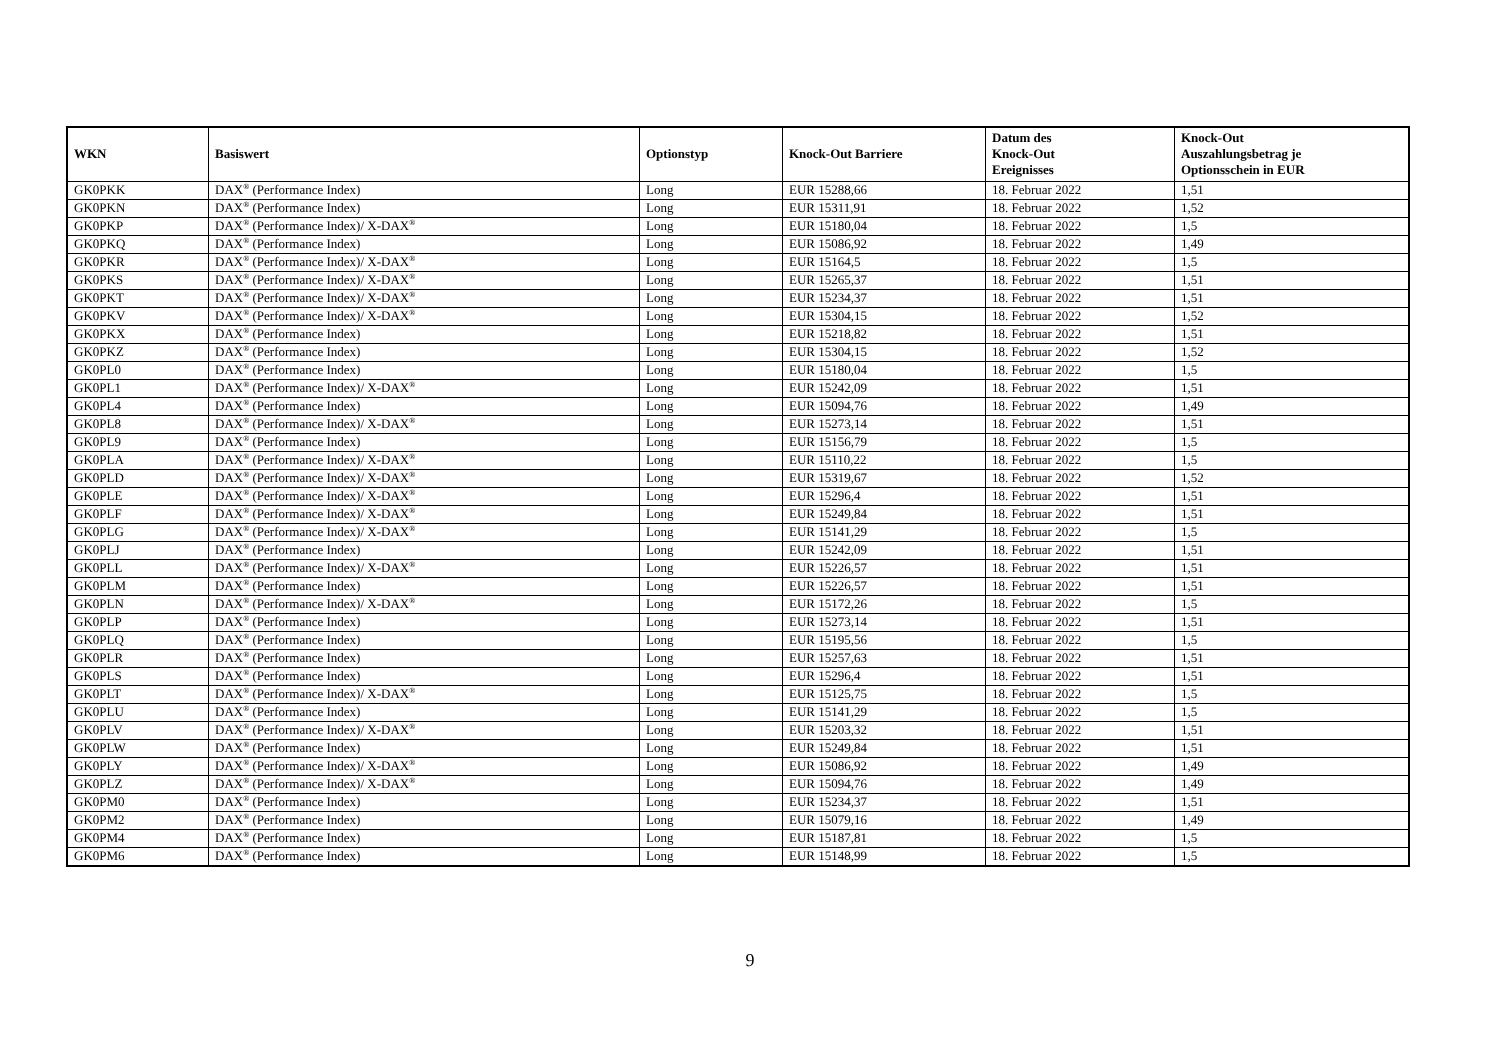| WKN | Basiswert | Optionstyp | Knock-Out Barriere | Datum des Knock-Out Ereignisses | Knock-Out Auszahlungsbetrag je Optionsschein in EUR |
| --- | --- | --- | --- | --- | --- |
| GK0PKK | DAX<sup>®</sup> (Performance Index) | Long | EUR 15288,66 | 18. Februar 2022 | 1,51 |
| GK0PKN | DAX<sup>®</sup> (Performance Index) | Long | EUR 15311,91 | 18. Februar 2022 | 1,52 |
| GK0PKP | DAX<sup>®</sup> (Performance Index)/ X-DAX<sup>®</sup> | Long | EUR 15180,04 | 18. Februar 2022 | 1,5 |
| GK0PKQ | DAX<sup>®</sup> (Performance Index) | Long | EUR 15086,92 | 18. Februar 2022 | 1,49 |
| GK0PKR | DAX<sup>®</sup> (Performance Index)/ X-DAX<sup>®</sup> | Long | EUR 15164,5 | 18. Februar 2022 | 1,5 |
| GK0PKS | DAX<sup>®</sup> (Performance Index)/ X-DAX<sup>®</sup> | Long | EUR 15265,37 | 18. Februar 2022 | 1,51 |
| GK0PKT | DAX<sup>®</sup> (Performance Index)/ X-DAX<sup>®</sup> | Long | EUR 15234,37 | 18. Februar 2022 | 1,51 |
| GK0PKV | DAX<sup>®</sup> (Performance Index)/ X-DAX<sup>®</sup> | Long | EUR 15304,15 | 18. Februar 2022 | 1,52 |
| GK0PKX | DAX<sup>®</sup> (Performance Index) | Long | EUR 15218,82 | 18. Februar 2022 | 1,51 |
| GK0PKZ | DAX<sup>®</sup> (Performance Index) | Long | EUR 15304,15 | 18. Februar 2022 | 1,52 |
| GK0PL0 | DAX<sup>®</sup> (Performance Index) | Long | EUR 15180,04 | 18. Februar 2022 | 1,5 |
| GK0PL1 | DAX<sup>®</sup> (Performance Index)/ X-DAX<sup>®</sup> | Long | EUR 15242,09 | 18. Februar 2022 | 1,51 |
| GK0PL4 | DAX<sup>®</sup> (Performance Index) | Long | EUR 15094,76 | 18. Februar 2022 | 1,49 |
| GK0PL8 | DAX<sup>®</sup> (Performance Index)/ X-DAX<sup>®</sup> | Long | EUR 15273,14 | 18. Februar 2022 | 1,51 |
| GK0PL9 | DAX<sup>®</sup> (Performance Index) | Long | EUR 15156,79 | 18. Februar 2022 | 1,5 |
| GK0PLA | DAX<sup>®</sup> (Performance Index)/ X-DAX<sup>®</sup> | Long | EUR 15110,22 | 18. Februar 2022 | 1,5 |
| GK0PLD | DAX<sup>®</sup> (Performance Index)/ X-DAX<sup>®</sup> | Long | EUR 15319,67 | 18. Februar 2022 | 1,52 |
| GK0PLE | DAX<sup>®</sup> (Performance Index)/ X-DAX<sup>®</sup> | Long | EUR 15296,4 | 18. Februar 2022 | 1,51 |
| GK0PLF | DAX<sup>®</sup> (Performance Index)/ X-DAX<sup>®</sup> | Long | EUR 15249,84 | 18. Februar 2022 | 1,51 |
| GK0PLG | DAX<sup>®</sup> (Performance Index)/ X-DAX<sup>®</sup> | Long | EUR 15141,29 | 18. Februar 2022 | 1,5 |
| GK0PLJ | DAX<sup>®</sup> (Performance Index) | Long | EUR 15242,09 | 18. Februar 2022 | 1,51 |
| GK0PLL | DAX<sup>®</sup> (Performance Index)/ X-DAX<sup>®</sup> | Long | EUR 15226,57 | 18. Februar 2022 | 1,51 |
| GK0PLM | DAX<sup>®</sup> (Performance Index) | Long | EUR 15226,57 | 18. Februar 2022 | 1,51 |
| GK0PLN | DAX<sup>®</sup> (Performance Index)/ X-DAX<sup>®</sup> | Long | EUR 15172,26 | 18. Februar 2022 | 1,5 |
| GK0PLP | DAX<sup>®</sup> (Performance Index) | Long | EUR 15273,14 | 18. Februar 2022 | 1,51 |
| GK0PLQ | DAX<sup>®</sup> (Performance Index) | Long | EUR 15195,56 | 18. Februar 2022 | 1,5 |
| GK0PLR | DAX<sup>®</sup> (Performance Index) | Long | EUR 15257,63 | 18. Februar 2022 | 1,51 |
| GK0PLS | DAX<sup>®</sup> (Performance Index) | Long | EUR 15296,4 | 18. Februar 2022 | 1,51 |
| GK0PLT | DAX<sup>®</sup> (Performance Index)/ X-DAX<sup>®</sup> | Long | EUR 15125,75 | 18. Februar 2022 | 1,5 |
| GK0PLU | DAX<sup>®</sup> (Performance Index) | Long | EUR 15141,29 | 18. Februar 2022 | 1,5 |
| GK0PLV | DAX<sup>®</sup> (Performance Index)/ X-DAX<sup>®</sup> | Long | EUR 15203,32 | 18. Februar 2022 | 1,51 |
| GK0PLW | DAX<sup>®</sup> (Performance Index) | Long | EUR 15249,84 | 18. Februar 2022 | 1,51 |
| GK0PLY | DAX<sup>®</sup> (Performance Index)/ X-DAX<sup>®</sup> | Long | EUR 15086,92 | 18. Februar 2022 | 1,49 |
| GK0PLZ | DAX<sup>®</sup> (Performance Index)/ X-DAX<sup>®</sup> | Long | EUR 15094,76 | 18. Februar 2022 | 1,49 |
| GK0PM0 | DAX<sup>®</sup> (Performance Index) | Long | EUR 15234,37 | 18. Februar 2022 | 1,51 |
| GK0PM2 | DAX<sup>®</sup> (Performance Index) | Long | EUR 15079,16 | 18. Februar 2022 | 1,49 |
| GK0PM4 | DAX<sup>®</sup> (Performance Index) | Long | EUR 15187,81 | 18. Februar 2022 | 1,5 |
| GK0PM6 | DAX<sup>®</sup> (Performance Index) | Long | EUR 15148,99 | 18. Februar 2022 | 1,5 |
9